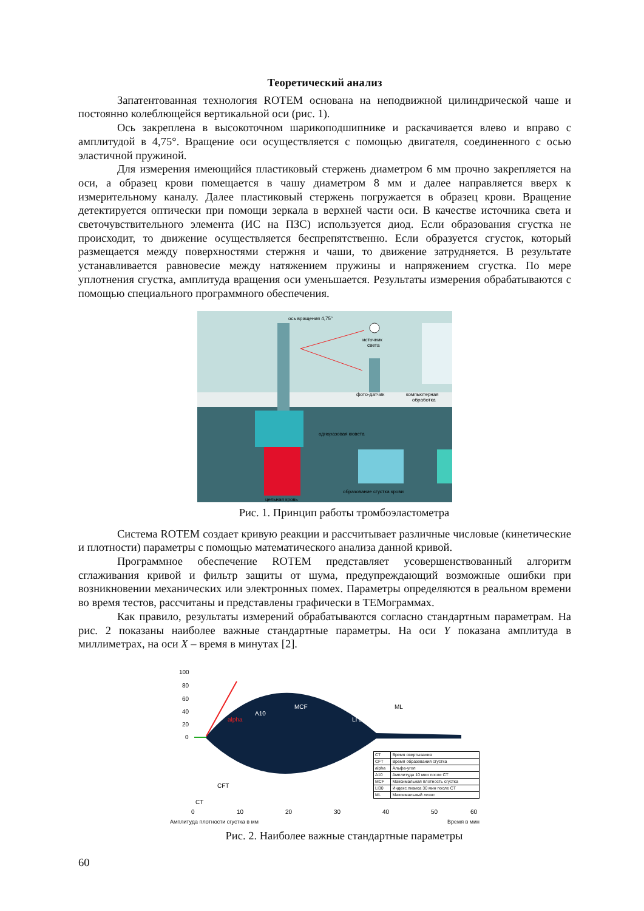Теоретический анализ
Запатентованная технология ROTEM основана на неподвижной цилиндрической чаше и постоянно колеблющейся вертикальной оси (рис. 1).
Ось закреплена в высокоточном шарикоподшипнике и раскачивается влево и вправо с амплитудой в 4,75°. Вращение оси осуществляется с помощью двигателя, соединенного с осью эластичной пружиной.
Для измерения имеющийся пластиковый стержень диаметром 6 мм прочно закрепляется на оси, а образец крови помещается в чашу диаметром 8 мм и далее направляется вверх к измерительному каналу. Далее пластиковый стержень погружается в образец крови. Вращение детектируется оптически при помощи зеркала в верхней части оси. В качестве источника света и светочувствительного элемента (ИС на ПЗС) используется диод. Если образования сгустка не происходит, то движение осуществляется беспрепятственно. Если образуется сгусток, который размещается между поверхностями стержня и чаши, то движение затрудняется. В результате устанавливается равновесие между натяжением пружины и напряжением сгустка. По мере уплотнения сгустка, амплитуда вращения оси уменьшается. Результаты измерения обрабатываются с помощью специального программного обеспечения.
ось вращения 4,75°
источник
света
фото-датчик
компьютерная
обработка
одноразовая кювета
образование сгустка крови
цельная кровь
Рис. 1. Принцип работы тромбоэластометра
Система ROTEM создает кривую реакции и рассчитывает различные числовые (кинетические и плотности) параметры с помощью математического анализа данной кривой.
Программное обеспечение ROTEM представляет усовершенствованный алгоритм сглаживания кривой и фильтр защиты от шума, предупреждающий возможные ошибки при возникновении механических или электронных помех. Параметры определяются в реальном времени во время тестов, рассчитаны и представлены графически в ТЕМограммах.
Как правило, результаты измерений обрабатываются согласно стандартным параметрам. На рис. 2 показаны наиболее важные стандартные параметры. На оси Y показана амплитуда в миллиметрах, на оси X – время в минутах [2].
100
80
60
40
20
0
A10
MCF
LI 30
ML
alpha
CFT
CT
0
10
20
30
40
50
60
| CT | Время свертывания |
| CFT | Время образования сгустка |
| alpha | Альфа-угол |
| A10 | Амплитуда 10 мин после CT |
| MCF | Максимальная плотность сгустка |
| LI30 | Индекс лизиса 30 мин после CT |
| ML | Максимальный лизис |
Амплитуда плотности сгустка в мм Время в мин
Рис. 2. Наиболее важные стандартные параметры
60